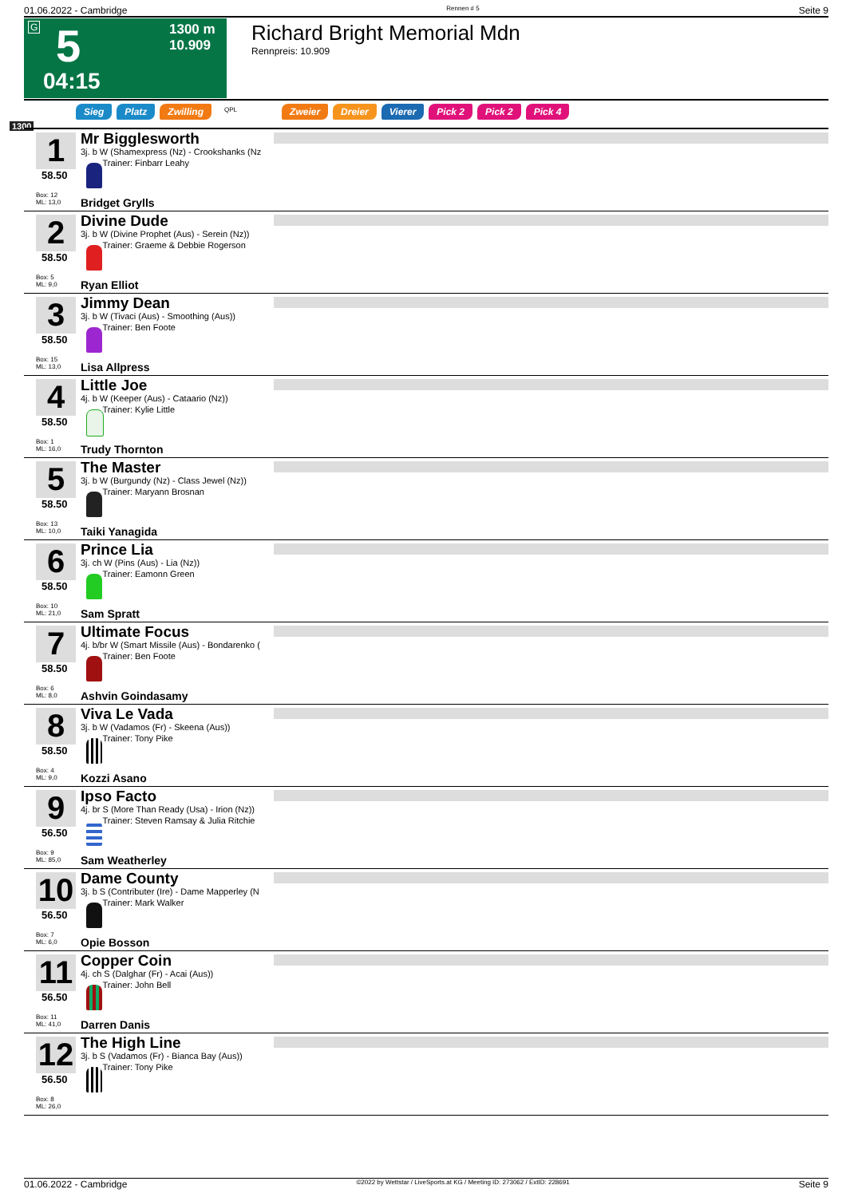01.06.2022 - Cambridge Rennen # 5 Seite 9
G 5 1300 m
10.909
04:15
Richard Bright Memorial Mdn
Rennpreis: 10.909
Sieg Platz Zwilling QPL Zweier Dreier Vierer Pick 2 Pick 2 Pick 4
1300
1
58.50
Box: 12
ML: 13,0
Mr Bigglesworth
3j. b W (Shamexpress (Nz) - Crookshanks (Nz
Trainer: Finbarr Leahy
Bridget Grylls
2
58.50
Box: 5
ML: 9,0
Divine Dude
3j. b W (Divine Prophet (Aus) - Serein (Nz))
Trainer: Graeme & Debbie Rogerson
Ryan Elliot
3
58.50
Box: 15
ML: 13,0
Jimmy Dean
3j. b W (Tivaci (Aus) - Smoothing (Aus))
Trainer: Ben Foote
Lisa Allpress
4
58.50
Box: 1
ML: 16,0
Little Joe
4j. b W (Keeper (Aus) - Cataario (Nz))
Trainer: Kylie Little
Trudy Thornton
5
58.50
Box: 13
ML: 10,0
The Master
3j. b W (Burgundy (Nz) - Class Jewel (Nz))
Trainer: Maryann Brosnan
Taiki Yanagida
6
58.50
Box: 10
ML: 21,0
Prince Lia
3j. ch W (Pins (Aus) - Lia (Nz))
Trainer: Eamonn Green
Sam Spratt
7
58.50
Box: 6
ML: 8,0
Ultimate Focus
4j. b/br W (Smart Missile (Aus) - Bondarenko (
Trainer: Ben Foote
Ashvin Goindasamy
8
58.50
Box: 4
ML: 9,0
Viva Le Vada
3j. b W (Vadamos (Fr) - Skeena (Aus))
Trainer: Tony Pike
Kozzi Asano
9
56.50
Box: 9
ML: 85,0
Ipso Facto
4j. br S (More Than Ready (Usa) - Irion (Nz))
Trainer: Steven Ramsay & Julia Ritchie
Sam Weatherley
10
56.50
Box: 7
ML: 6,0
Dame County
3j. b S (Contributer (Ire) - Dame Mapperley (N
Trainer: Mark Walker
Opie Bosson
11
56.50
Box: 11
ML: 41,0
Copper Coin
4j. ch S (Dalghar (Fr) - Acai (Aus))
Trainer: John Bell
Darren Danis
12
56.50
Box: 8
ML: 26,0
The High Line
3j. b S (Vadamos (Fr) - Bianca Bay (Aus))
Trainer: Tony Pike
01.06.2022 - Cambridge ©2022 by Wettstar / LiveSports.at KG / Meeting ID: 273062 / ExtID: 228691 Seite 9